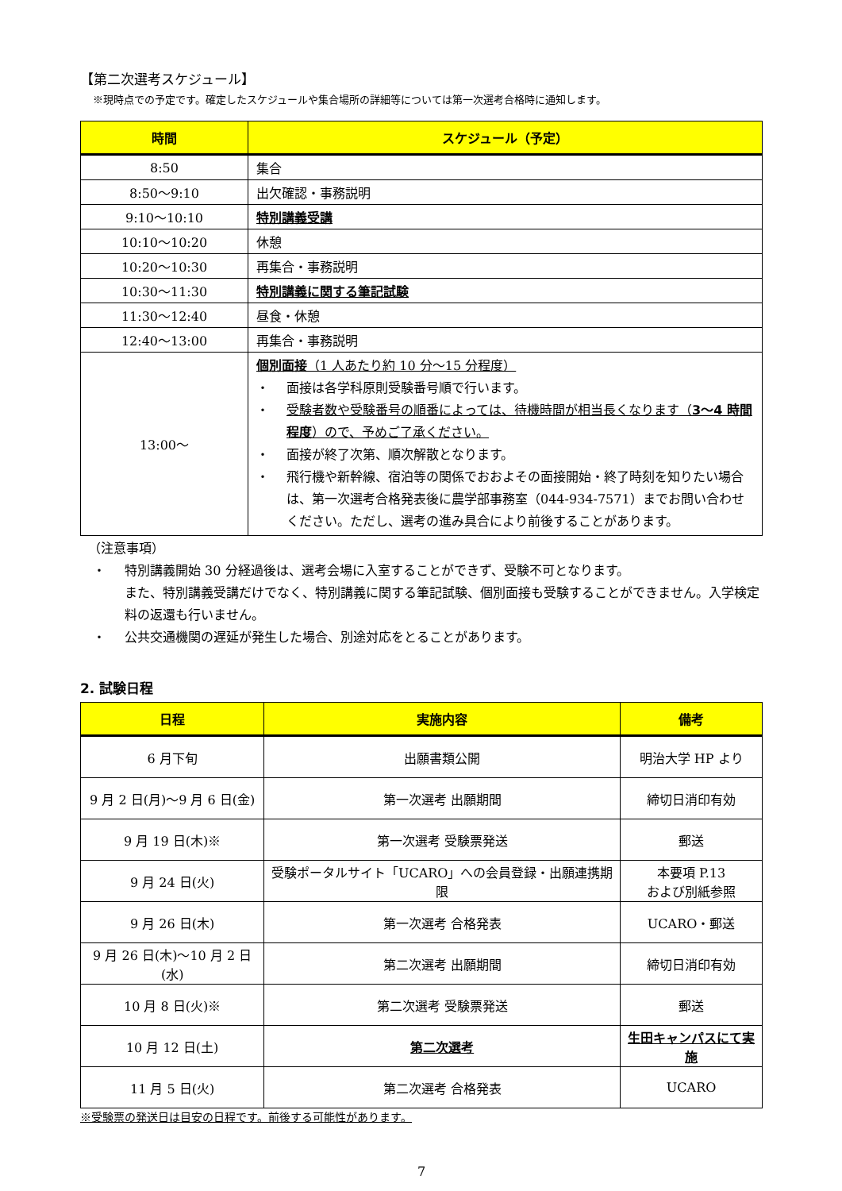【第二次選考スケジュール】
※現時点での予定です。確定したスケジュールや集合場所の詳細等については第一次選考合格時に通知します。
| 時間 | スケジュール（予定） |
| --- | --- |
| 8:50 | 集合 |
| 8:50～9:10 | 出欠確認・事務説明 |
| 9:10～10:10 | 特別講義受講 |
| 10:10～10:20 | 休憩 |
| 10:20～10:30 | 再集合・事務説明 |
| 10:30～11:30 | 特別講義に関する筆記試験 |
| 11:30～12:40 | 昼食・休憩 |
| 12:40～13:00 | 再集合・事務説明 |
| 13:00～ | 個別面接 （1 人あたり約 10 分～15 分程度） ・ 面接は各学科原則受験番号順で行います。 ・ 受験者数や受験番号の順番によっては、待機時間が相当長くなります（ 3～4 時間程度 ）ので、予めご了承ください。 ・ 面接が終了次第、順次解散となります。 ・ 飛行機や新幹線、宿泊等の関係でおおよその面接開始・終了時刻を知りたい場合は、第一次選考合格発表後に農学部事務室（044-934-7571）までお問い合わせください。ただし、選考の進み具合により前後することがあります。 |
（注意事項）
・ 特別講義開始 30 分経過後は、選考会場に入室することができず、受験不可となります。
また、特別講義受講だけでなく、特別講義に関する筆記試験、個別面接も受験することができません。入学検定料の返還も行いません。
・ 公共交通機関の遅延が発生した場合、別途対応をとることがあります。
2. 試験日程
| 日程 | 実施内容 | 備考 |
| --- | --- | --- |
| 6 月下旬 | 出願書類公開 | 明治大学 HP より |
| 9 月 2 日(月)～9 月 6 日(金) | 第一次選考 出願期間 | 締切日消印有効 |
| 9 月 19 日(木)※ | 第一次選考 受験票発送 | 郵送 |
| 9 月 24 日(火) | 受験ポータルサイト「UCARO」への会員登録・出願連携期限 | 本要項 P.13 および別紙参照 |
| 9 月 26 日(木) | 第一次選考 合格発表 | UCARO・郵送 |
| 9 月 26 日(木)～10 月 2 日(水) | 第二次選考 出願期間 | 締切日消印有効 |
| 10 月 8 日(火)※ | 第二次選考 受験票発送 | 郵送 |
| 10 月 12 日(土) | 第二次選考 | 生田キャンパスにて実施 |
| 11 月 5 日(火) | 第二次選考 合格発表 | UCARO |
※受験票の発送日は目安の日程です。前後する可能性があります。
7